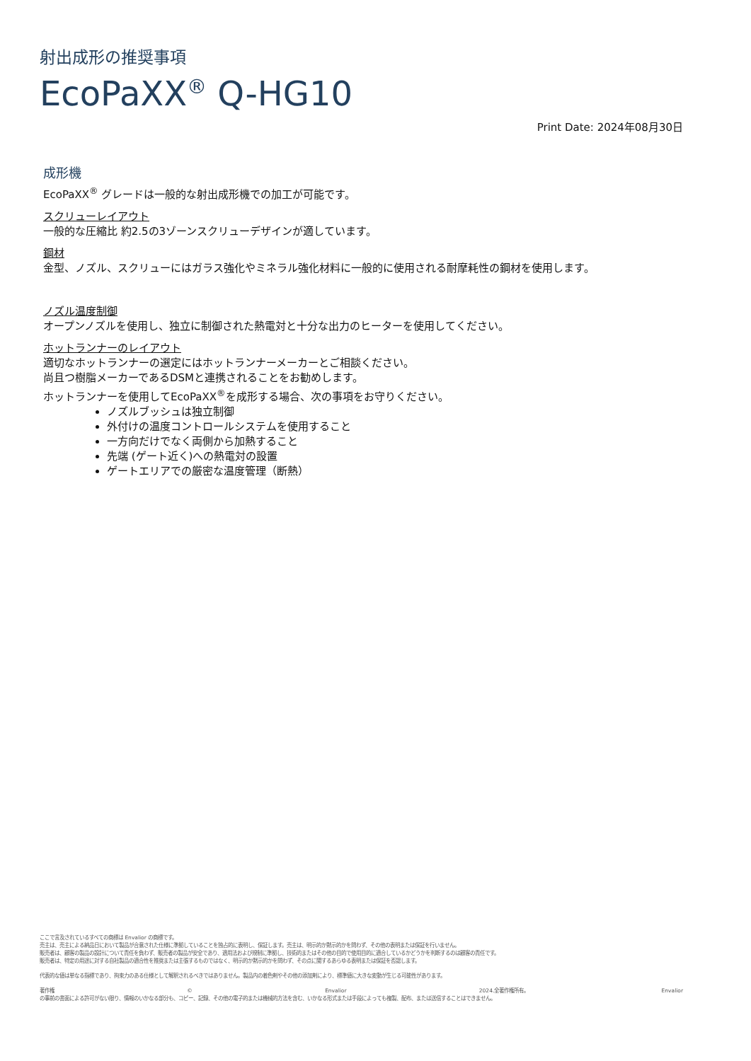射出成形の推奨事項
EcoPaXX<sup>®</sup> Q-HG10
Print Date: 2024年08月30日
成形機
EcoPaXX<sup>®</sup> グレードは一般的な射出成形機での加工が可能です。
スクリューレイアウト
一般的な圧縮比 約2.5の3ゾーンスクリューデザインが適しています。
鋼材
金型、ノズル、スクリューにはガラス強化やミネラル強化材料に一般的に使用される耐摩耗性の鋼材を使用します。
ノズル温度制御
オープンノズルを使用し、独立に制御された熱電対と十分な出力のヒーターを使用してください。
ホットランナーのレイアウト
適切なホットランナーの選定にはホットランナーメーカーとご相談ください。
尚且つ樹脂メーカーであるDSMと連携されることをお勧めします。
ホットランナーを使用してEcoPaXX<sup>®</sup>を成形する場合、次の事項をお守りください。
ノズルブッシュは独立制御
外付けの温度コントロールシステムを使用すること
一方向だけでなく両側から加熱すること
先端 (ゲート近く)への熱電対の設置
ゲートエリアでの厳密な温度管理（断熱）
ここで言及されているすべての商標は Envalior の商標です。
売主は、売主による納品日において製品が合意された仕様に準拠していることを独占的に表明し、保証します。売主は、明示的か黙示的かを問わず、その他の表明または保証を行いません。
販売者は、顧客の製品の設計について責任を負わず、販売者の製品が安全であり、適用法および規制に準拠し、技術的またはその他の目的で使用目的に適合しているかどうかを判断するのは顧客の責任です。
販売者は、特定の用途に対する自社製品の適合性を推奨または主張するものではなく、明示的か黙示的かを問わず、その点に関するあらゆる表明または保証を否認します。
代表的な値は単なる指標であり、拘束力のある仕様として解釈されるべきではありません。製品内の着色剤やその他の添加剤により、標準値に大きな変動が生じる可能性があります。
著作権 © Envalior 2024.全著作権所有。 Envalior
の事前の書面による許可がない限り、情報のいかなる部分も、コピー、記録、その他の電子的または機械的方法を含む、いかなる形式または手段によっても複製、配布、または送信することはできません。